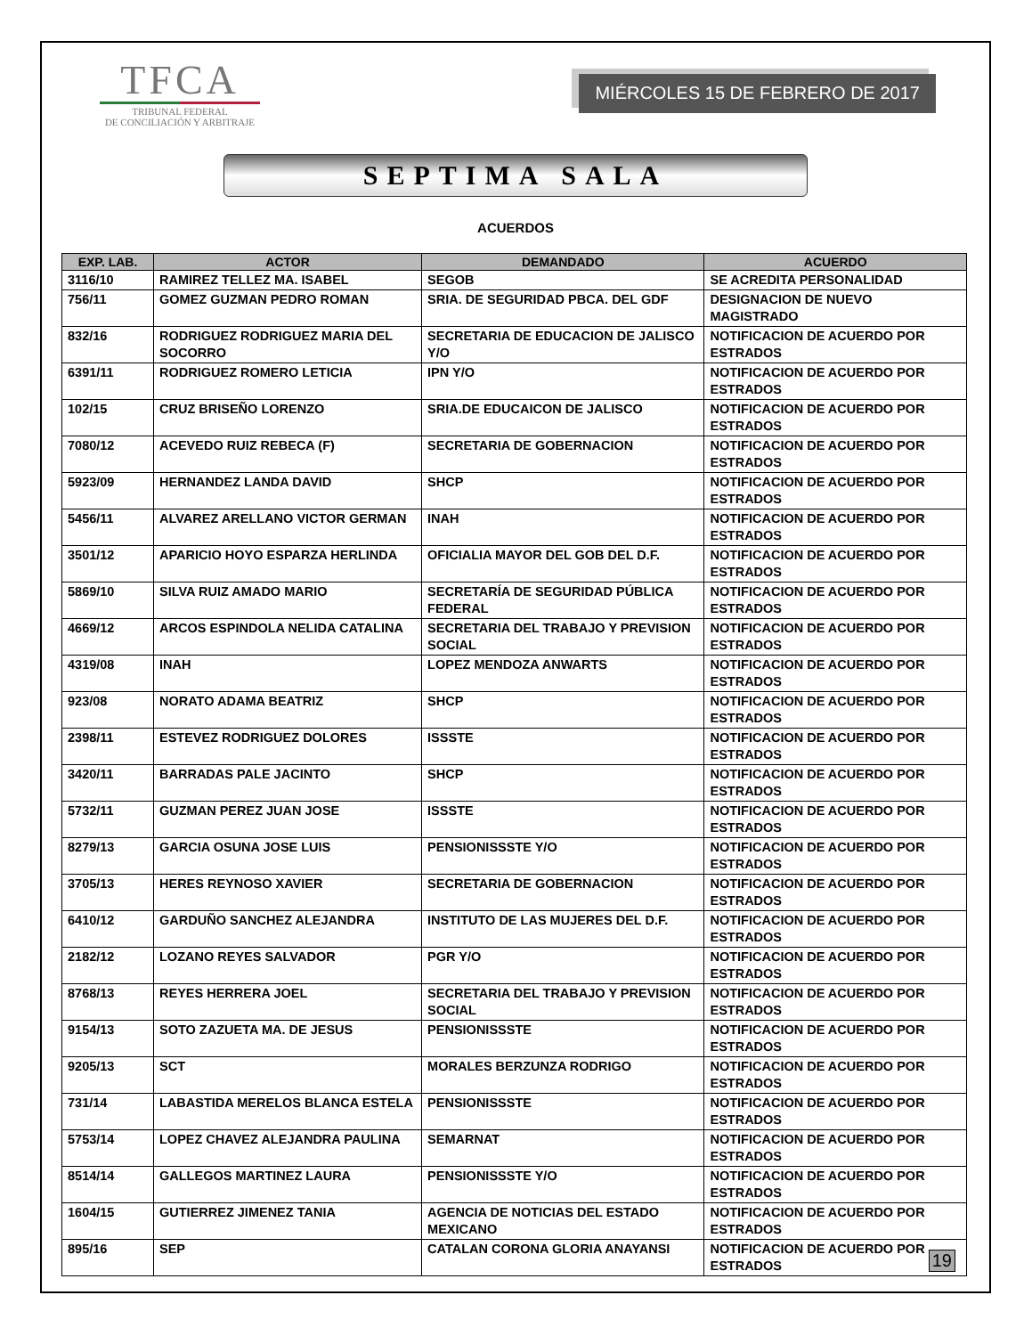TFCA
TRIBUNAL FEDERAL
DE CONCILIACIÓN Y ARBITRAJE
MIÉRCOLES 15 DE FEBRERO DE 2017
SEPTIMA SALA
ACUERDOS
| EXP. LAB. | ACTOR | DEMANDADO | ACUERDO |
| --- | --- | --- | --- |
| 3116/10 | RAMIREZ TELLEZ MA. ISABEL | SEGOB | SE ACREDITA PERSONALIDAD |
| 756/11 | GOMEZ GUZMAN PEDRO ROMAN | SRIA. DE SEGURIDAD PBCA. DEL GDF | DESIGNACION DE NUEVO MAGISTRADO |
| 832/16 | RODRIGUEZ RODRIGUEZ MARIA DEL SOCORRO | SECRETARIA DE EDUCACION DE JALISCO Y/O | NOTIFICACION DE ACUERDO POR ESTRADOS |
| 6391/11 | RODRIGUEZ ROMERO LETICIA | IPN Y/O | NOTIFICACION DE ACUERDO POR ESTRADOS |
| 102/15 | CRUZ BRISEÑO LORENZO | SRIA.DE EDUCAICON DE JALISCO | NOTIFICACION DE ACUERDO POR ESTRADOS |
| 7080/12 | ACEVEDO RUIZ REBECA (F) | SECRETARIA DE GOBERNACION | NOTIFICACION DE ACUERDO POR ESTRADOS |
| 5923/09 | HERNANDEZ LANDA DAVID | SHCP | NOTIFICACION DE ACUERDO POR ESTRADOS |
| 5456/11 | ALVAREZ ARELLANO VICTOR GERMAN | INAH | NOTIFICACION DE ACUERDO POR ESTRADOS |
| 3501/12 | APARICIO HOYO ESPARZA HERLINDA | OFICIALIA MAYOR DEL GOB DEL D.F. | NOTIFICACION DE ACUERDO POR ESTRADOS |
| 5869/10 | SILVA RUIZ AMADO MARIO | SECRETARÍA DE SEGURIDAD PÚBLICA FEDERAL | NOTIFICACION DE ACUERDO POR ESTRADOS |
| 4669/12 | ARCOS ESPINDOLA NELIDA CATALINA | SECRETARIA DEL TRABAJO Y PREVISION SOCIAL | NOTIFICACION DE ACUERDO POR ESTRADOS |
| 4319/08 | INAH | LOPEZ MENDOZA ANWARTS | NOTIFICACION DE ACUERDO POR ESTRADOS |
| 923/08 | NORATO ADAMA BEATRIZ | SHCP | NOTIFICACION DE ACUERDO POR ESTRADOS |
| 2398/11 | ESTEVEZ RODRIGUEZ DOLORES | ISSSTE | NOTIFICACION DE ACUERDO POR ESTRADOS |
| 3420/11 | BARRADAS PALE JACINTO | SHCP | NOTIFICACION DE ACUERDO POR ESTRADOS |
| 5732/11 | GUZMAN PEREZ JUAN JOSE | ISSSTE | NOTIFICACION DE ACUERDO POR ESTRADOS |
| 8279/13 | GARCIA OSUNA JOSE LUIS | PENSIONISSSTE Y/O | NOTIFICACION DE ACUERDO POR ESTRADOS |
| 3705/13 | HERES REYNOSO XAVIER | SECRETARIA DE GOBERNACION | NOTIFICACION DE ACUERDO POR ESTRADOS |
| 6410/12 | GARDUÑO SANCHEZ ALEJANDRA | INSTITUTO DE LAS MUJERES DEL D.F. | NOTIFICACION DE ACUERDO POR ESTRADOS |
| 2182/12 | LOZANO REYES SALVADOR | PGR Y/O | NOTIFICACION DE ACUERDO POR ESTRADOS |
| 8768/13 | REYES HERRERA JOEL | SECRETARIA DEL TRABAJO Y PREVISION SOCIAL | NOTIFICACION DE ACUERDO POR ESTRADOS |
| 9154/13 | SOTO ZAZUETA MA. DE JESUS | PENSIONISSSTE | NOTIFICACION DE ACUERDO POR ESTRADOS |
| 9205/13 | SCT | MORALES BERZUNZA RODRIGO | NOTIFICACION DE ACUERDO POR ESTRADOS |
| 731/14 | LABASTIDA MERELOS BLANCA ESTELA | PENSIONISSSTE | NOTIFICACION DE ACUERDO POR ESTRADOS |
| 5753/14 | LOPEZ CHAVEZ ALEJANDRA PAULINA | SEMARNAT | NOTIFICACION DE ACUERDO POR ESTRADOS |
| 8514/14 | GALLEGOS MARTINEZ LAURA | PENSIONISSSTE Y/O | NOTIFICACION DE ACUERDO POR ESTRADOS |
| 1604/15 | GUTIERREZ JIMENEZ TANIA | AGENCIA DE NOTICIAS DEL ESTADO MEXICANO | NOTIFICACION DE ACUERDO POR ESTRADOS |
| 895/16 | SEP | CATALAN CORONA GLORIA ANAYANSI | NOTIFICACION DE ACUERDO POR ESTRADOS |
19